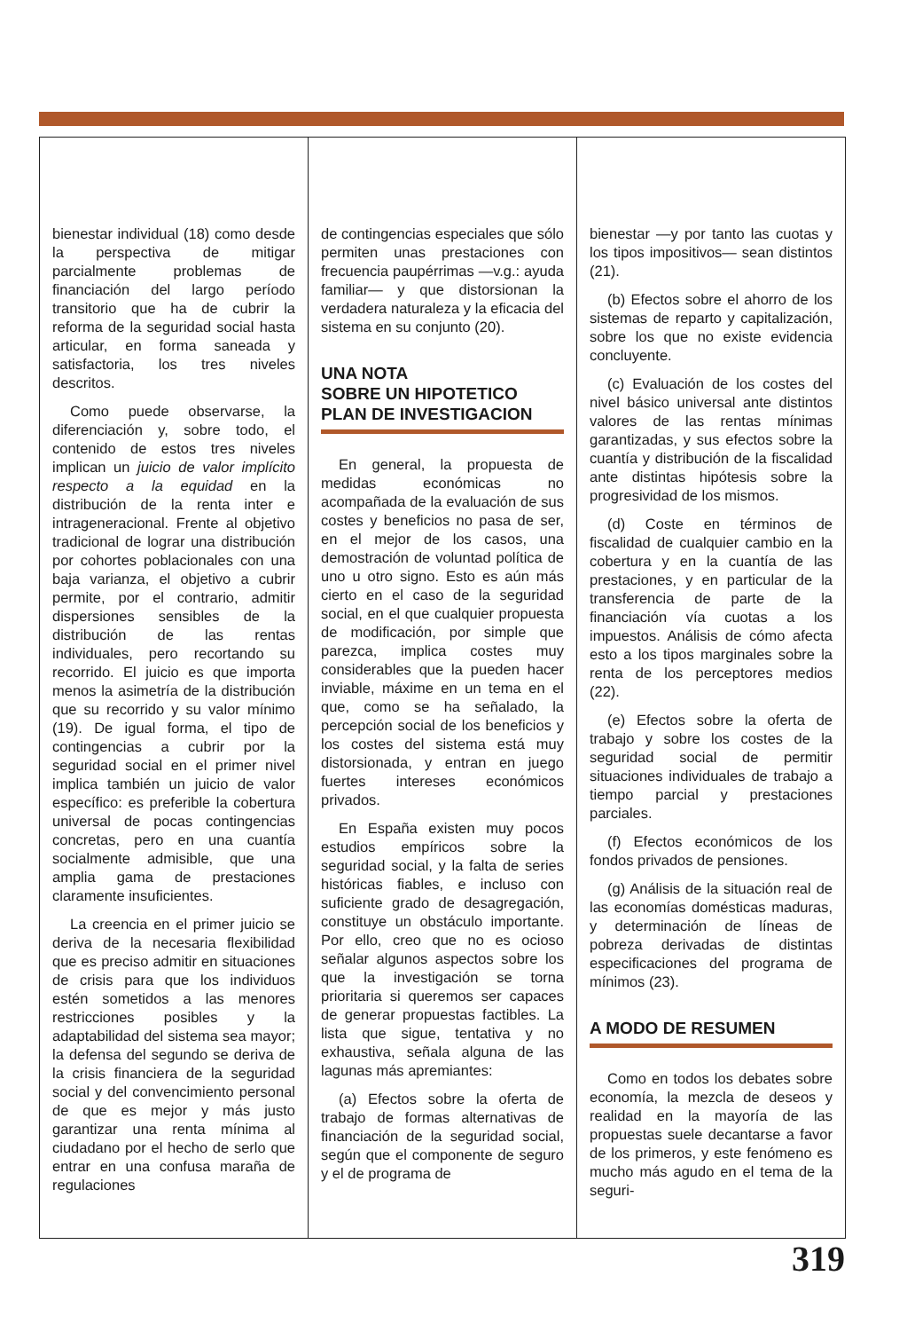bienestar individual (18) como desde la perspectiva de mitigar parcialmente problemas de financiación del largo período transitorio que ha de cubrir la reforma de la seguridad social hasta articular, en forma saneada y satisfactoria, los tres niveles descritos.
Como puede observarse, la diferenciación y, sobre todo, el contenido de estos tres niveles implican un juicio de valor implícito respecto a la equidad en la distribución de la renta inter e intrageneracional. Frente al objetivo tradicional de lograr una distribución por cohortes poblacionales con una baja varianza, el objetivo a cubrir permite, por el contrario, admitir dispersiones sensibles de la distribución de las rentas individuales, pero recortando su recorrido. El juicio es que importa menos la asimetría de la distribución que su recorrido y su valor mínimo (19). De igual forma, el tipo de contingencias a cubrir por la seguridad social en el primer nivel implica también un juicio de valor específico: es preferible la cobertura universal de pocas contingencias concretas, pero en una cuantía socialmente admisible, que una amplia gama de prestaciones claramente insuficientes.
La creencia en el primer juicio se deriva de la necesaria flexibilidad que es preciso admitir en situaciones de crisis para que los individuos estén sometidos a las menores restricciones posibles y la adaptabilidad del sistema sea mayor; la defensa del segundo se deriva de la crisis financiera de la seguridad social y del convencimiento personal de que es mejor y más justo garantizar una renta mínima al ciudadano por el hecho de serlo que entrar en una confusa maraña de regulaciones
de contingencias especiales que sólo permiten unas prestaciones con frecuencia paupérrimas —v.g.: ayuda familiar— y que distorsionan la verdadera naturaleza y la eficacia del sistema en su conjunto (20).
UNA NOTA
SOBRE UN HIPOTETICO
PLAN DE INVESTIGACION
En general, la propuesta de medidas económicas no acompañada de la evaluación de sus costes y beneficios no pasa de ser, en el mejor de los casos, una demostración de voluntad política de uno u otro signo. Esto es aún más cierto en el caso de la seguridad social, en el que cualquier propuesta de modificación, por simple que parezca, implica costes muy considerables que la pueden hacer inviable, máxime en un tema en el que, como se ha señalado, la percepción social de los beneficios y los costes del sistema está muy distorsionada, y entran en juego fuertes intereses económicos privados.
En España existen muy pocos estudios empíricos sobre la seguridad social, y la falta de series históricas fiables, e incluso con suficiente grado de desagregación, constituye un obstáculo importante. Por ello, creo que no es ocioso señalar algunos aspectos sobre los que la investigación se torna prioritaria si queremos ser capaces de generar propuestas factibles. La lista que sigue, tentativa y no exhaustiva, señala alguna de las lagunas más apremiantes:
(a) Efectos sobre la oferta de trabajo de formas alternativas de financiación de la seguridad social, según que el componente de seguro y el de programa de
bienestar —y por tanto las cuotas y los tipos impositivos— sean distintos (21).
(b) Efectos sobre el ahorro de los sistemas de reparto y capitalización, sobre los que no existe evidencia concluyente.
(c) Evaluación de los costes del nivel básico universal ante distintos valores de las rentas mínimas garantizadas, y sus efectos sobre la cuantía y distribución de la fiscalidad ante distintas hipótesis sobre la progresividad de los mismos.
(d) Coste en términos de fiscalidad de cualquier cambio en la cobertura y en la cuantía de las prestaciones, y en particular de la transferencia de parte de la financiación vía cuotas a los impuestos. Análisis de cómo afecta esto a los tipos marginales sobre la renta de los perceptores medios (22).
(e) Efectos sobre la oferta de trabajo y sobre los costes de la seguridad social de permitir situaciones individuales de trabajo a tiempo parcial y prestaciones parciales.
(f) Efectos económicos de los fondos privados de pensiones.
(g) Análisis de la situación real de las economías domésticas maduras, y determinación de líneas de pobreza derivadas de distintas especificaciones del programa de mínimos (23).
A MODO DE RESUMEN
Como en todos los debates sobre economía, la mezcla de deseos y realidad en la mayoría de las propuestas suele decantarse a favor de los primeros, y este fenómeno es mucho más agudo en el tema de la seguri-
319